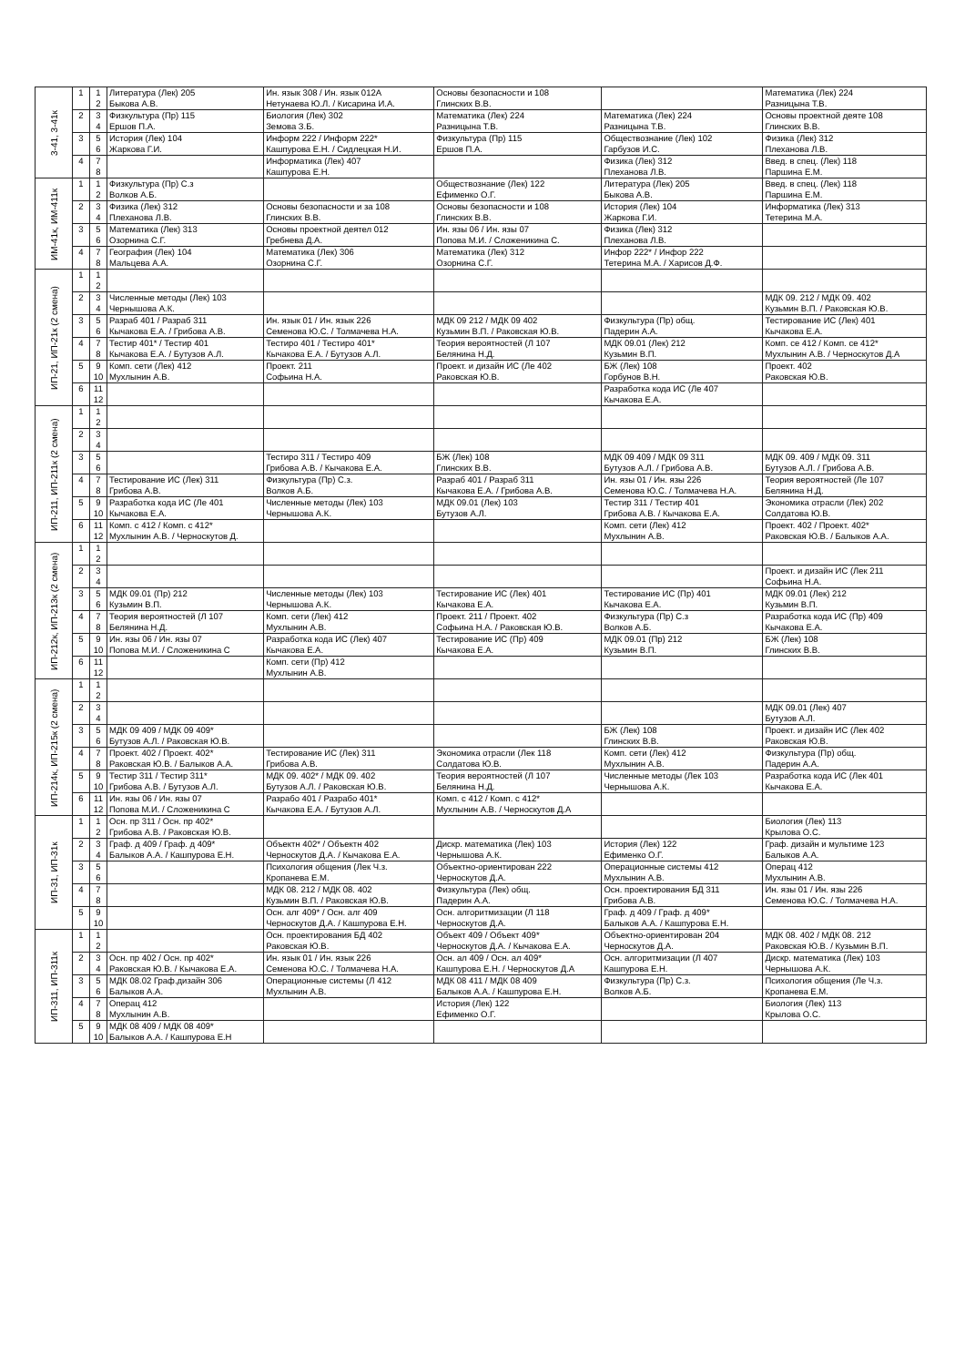| 3-41, 3-41к | 1 | 1 2 | Литература (Лек) 205 Быкова А.В. | Ин. язык 308 / Ин. язык 012А Нетунаева Ю.Л. / Кисарина И.А. | Основы безопасности и 108 Глинских В.В. | | Математика (Лек) 224 Разницына Т.В. |
| | 2 | 3 4 | Физкультура (Пр) 115 Ершов П.А. | Биология (Лек) 302 Земова З.Б. | Математика (Лек) 224 Разницына Т.В. | Математика (Лек) 224 Разницына Т.В. | Основы проектной деяте 108 Глинских В.В. |
| | 3 | 5 6 | История (Лек) 104 Жаркова Г.И. | Информ 222 / Информ 222* Кашпурова Е.Н. / Сидлецкая Н.И. | Физкультура (Пр) 115 Ершов П.А. | Обществознание (Лек) 102 Гарбузов И.С. | Физика (Лек) 312 Плеханова Л.В. |
| | 4 | 7 8 | | Информатика (Лек) 407 Кашпурова Е.Н. | | Физика (Лек) 312 Плеханова Л.В. | Введ. в спец. (Лек) 118 Паршина Е.М. |
| ИМ-41к, ИМ-411к | 1 | 1 2 | Физкультура (Пр) С.з Волков А.Б. | | Обществознание (Лек) 122 Ефименко О.Г. | Литература (Лек) 205 Быкова А.В. | Введ. в спец. (Лек) 118 Паршина Е.М. |
| | 2 | 3 4 | Физика (Лек) 312 Плеханова Л.В. | Основы безопасности и за 108 Глинских В.В. | Основы безопасности и 108 Глинских В.В. | История (Лек) 104 Жаркова Г.И. | Информатика (Лек) 313 Тетерина М.А. |
| | 3 | 5 6 | Математика (Лек) 313 Озорнина С.Г. | Основы проектной деятел 012 Гребнева Д.А. | Ин. язы 06 / Ин. язы 07 Попова М.И. / Сложеникина С. | Физика (Лек) 312 Плеханова Л.В. | |
| | 4 | 7 8 | География (Лек) 104 Мальцева А.А. | Математика (Лек) 306 Озорнина С.Г. | Математика (Лек) 312 Озорнина С.Г. | Инфор 222* / Инфор 222 Тетерина М.А. / Харисов Д.Ф. | |
| ИП-21, ИП-21к (2 смена) | 1 | 1 2 | | | | | |
| | 2 | 3 4 | Численные методы (Лек) 103 Чернышова А.К. | | | | МДК 09. 212 / МДК 09. 402 Кузьмин В.П. / Раковская Ю.В. |
| | 3 | 5 6 | Разраб 401 / Разраб 311 Кычакова Е.А. / Грибова А.В. | Ин. язык 01 / Ин. язык 226 Семенова Ю.С. / Толмачева Н.А. | МДК 09 212 / МДК 09 402 Кузьмин В.П. / Раковская Ю.В. | Физкультура (Пр) общ. Падерин А.А. | Тестирование ИС (Лек) 401 Кычакова Е.А. |
| | 4 | 7 8 | Тестир 401* / Тестир 401 Кычакова Е.А. / Бутузов А.Л. | Тестиро 401 / Тестиро 401* Кычакова Е.А. / Бутузов А.Л. | Теория вероятностей (Л 107 Белянина Н.Д. | МДК 09.01 (Лек) 212 Кузьмин В.П. | Комп. се 412 / Комп. се 412* Мухлынин А.В. / Черноскутов Д.А |
| | 5 | 9 10 | Комп. сети (Лек) 412 Мухлынин А.В. | Проект. 211 Софьина Н.А. | Проект. и дизайн ИС (Ле 402 Раковская Ю.В. | БЖ (Лек) 108 Горбунов В.Н. | Проект. 402 Раковская Ю.В. |
| | 6 | 11 12 | | | | Разработка кода ИС (Ле 407 Кычакова Е.А. | |
| ИП-211, ИП-211к (2 смена) | 1 | 1 2 | | | | | |
| | 2 | 3 4 | | | | | |
| | 3 | 5 6 | | Тестиро 311 / Тестиро 409 Грибова А.В. / Кычакова Е.А. | БЖ (Лек) 108 Глинских В.В. | МДК 09 409 / МДК 09 311 Бутузов А.Л. / Грибова А.В. | МДК 09. 409 / МДК 09. 311 Бутузов А.Л. / Грибова А.В. |
| | 4 | 7 8 | Тестирование ИС (Лек) 311 Грибова А.В. | Физкультура (Пр) С.з. Волков А.Б. | Разраб 401 / Разраб 311 Кычакова Е.А. / Грибова А.В. | Ин. язы 01 / Ин. язы 226 Семенова Ю.С. / Толмачева Н.А. | Теория вероятностей (Ле 107 Белянина Н.Д. |
| | 5 | 9 10 | Разработка кода ИС (Ле 401 Кычакова Е.А. | Численные методы (Лек) 103 Чернышова А.К. | МДК 09.01 (Лек) 103 Бутузов А.Л. | Тестир 311 / Тестир 401 Грибова А.В. / Кычакова Е.А. | Экономика отрасли (Лек) 202 Солдатова Ю.В. |
| | 6 | 11 12 | Комп. с 412 / Комп. с 412* Мухлынин А.В. / Черноскутов Д. | | | Комп. сети (Лек) 412 Мухлынин А.В. | Проект. 402 / Проект. 402* Раковская Ю.В. / Балыков А.А. |
| ИП-212к, ИП-213к (2 смена) | 1 | 1 2 | | | | | |
| | 2 | 3 4 | | | | | Проект. и дизайн ИС (Лек 211 Софьина Н.А. |
| | 3 | 5 6 | МДК 09.01 (Пр) 212 Кузьмин В.П. | Численные методы (Лек) 103 Чернышова А.К. | Тестирование ИС (Лек) 401 Кычакова Е.А. | Тестирование ИС (Пр) 401 Кычакова Е.А. | МДК 09.01 (Лек) 212 Кузьмин В.П. |
| | 4 | 7 8 | Теория вероятностей (Л 107 Белянина Н.Д. | Комп. сети (Лек) 412 Мухлынин А.В. | Проект. 211 / Проект. 402 Софьина Н.А. / Раковская Ю.В. | Физкультура (Пр) С.з Волков А.Б. | Разработка кода ИС (Пр) 409 Кычакова Е.А. |
| | 5 | 9 10 | Ин. язы 06 / Ин. язы 07 Попова М.И. / Сложеникина С | Разработка кода ИС (Лек) 407 Кычакова Е.А. | Тестирование ИС (Пр) 409 Кычакова Е.А. | МДК 09.01 (Пр) 212 Кузьмин В.П. | БЖ (Лек) 108 Глинских В.В. |
| | 6 | 11 12 | | Комп. сети (Пр) 412 Мухлынин А.В. | | | |
| ИП-214к, ИП-215к (2 смена) | 1 | 1 2 | | | | | |
| | 2 | 3 4 | | | | | МДК 09.01 (Лек) 407 Бутузов А.Л. |
| | 3 | 5 6 | МДК 09 409 / МДК 09 409* Бутузов А.Л. / Раковская Ю.В. | | | БЖ (Лек) 108 Глинских В.В. | Проект. и дизайн ИС (Лек 402 Раковская Ю.В. |
| | 4 | 7 8 | Проект. 402 / Проект. 402* Раковская Ю.В. / Балыков А.А. | Тестирование ИС (Лек) 311 Грибова А.В. | Экономика отрасли (Лек 118 Солдатова Ю.В. | Комп. сети (Лек) 412 Мухлынин А.В. | Физкультура (Пр) общ. Падерин А.А. |
| | 5 | 9 10 | Тестир 311 / Тестир 311* Грибова А.В. / Бутузов А.Л. | МДК 09. 402* / МДК 09. 402 Бутузов А.Л. / Раковская Ю.В. | Теория вероятностей (Л 107 Белянина Н.Д. | Численные методы (Лек 103 Чернышова А.К. | Разработка кода ИС (Лек 401 Кычакова Е.А. |
| | 6 | 11 12 | Ин. язы 06 / Ин. язы 07 Попова М.И. / Сложеникина С | Разрабо 401 / Разрабо 401* Кычакова Е.А. / Бутузов А.Л. | Комп. с 412 / Комп. с 412* Мухлынин А.В. / Черноскутов Д.А | | |
| ИП-31, ИП-31к | 1 | 1 2 | Осн. пр 311 / Осн. пр 402* Грибова А.В. / Раковская Ю.В. | | | | Биология (Лек) 113 Крылова О.С. |
| | 2 | 3 4 | Граф. д 409 / Граф. д 409* Балыков А.А. / Кашпурова Е.Н. | Объектн 402* / Объектн 402 Черноскутов Д.А. / Кычакова Е.А. | Дискр. математика (Лек) 103 Чернышова А.К. | История (Лек) 122 Ефименко О.Г. | Граф. дизайн и мультиме 123 Балыков А.А. |
| | 3 | 5 6 | | Психология общения (Лек Ч.з. Кропанева Е.М. | Объектно-ориентирован 222 Черноскутов Д.А. | Операционные системы 412 Мухлынин А.В. | Операц 412 Мухлынин А.В. |
| | 4 | 7 8 | | МДК 08. 212 / МДК 08. 402 Кузьмин В.П. / Раковская Ю.В. | Физкультура (Лек) общ. Падерин А.А. | Осн. проектирования БД 311 Грибова А.В. | Ин. язы 01 / Ин. язы 226 Семенова Ю.С. / Толмачева Н.А. |
| | 5 | 9 10 | | Осн. алг 409* / Осн. алг 409 Черноскутов Д.А. / Кашпурова Е.Н. | Осн. алгоритмизации (Л 118 Черноскутов Д.А. | Граф. д 409 / Граф. д 409* Балыков А.А. / Кашпурова Е.Н. | |
| ИП-311, ИП-311к | 1 | 1 2 | | Осн. проектирования БД 402 Раковская Ю.В. | Объект 409 / Объект 409* Черноскутов Д.А. / Кычакова Е.А. | Объектно-ориентирован 204 Черноскутов Д.А. | МДК 08. 402 / МДК 08. 212 Раковская Ю.В. / Кузьмин В.П. |
| | 2 | 3 4 | Осн. пр 402 / Осн. пр 402* Раковская Ю.В. / Кычакова Е.А. | Ин. язык 01 / Ин. язык 226 Семенова Ю.С. / Толмачева Н.А. | Осн. ал 409 / Осн. ал 409* Кашпурова Е.Н. / Черноскутов Д.А | Осн. алгоритмизации (Л 407 Кашпурова Е.Н. | Дискр. математика (Лек) 103 Чернышова А.К. |
| | 3 | 5 6 | МДК 08.02 Граф.дизайн 306 Балыков А.А. | Операционные системы (Л 412 Мухлынин А.В. | МДК 08 411 / МДК 08 409 Балыков А.А. / Кашпурова Е.Н. | Физкультура (Пр) С.з. Волков А.Б. | Психология общения (Ле Ч.з. Кропанева Е.М. |
| | 4 | 7 8 | Операц 412 Мухлынин А.В. | | История (Лек) 122 Ефименко О.Г. | | Биология (Лек) 113 Крылова О.С. |
| | 5 | 9 10 | МДК 08 409 / МДК 08 409* Балыков А.А. / Кашпурова Е.Н | | | | |